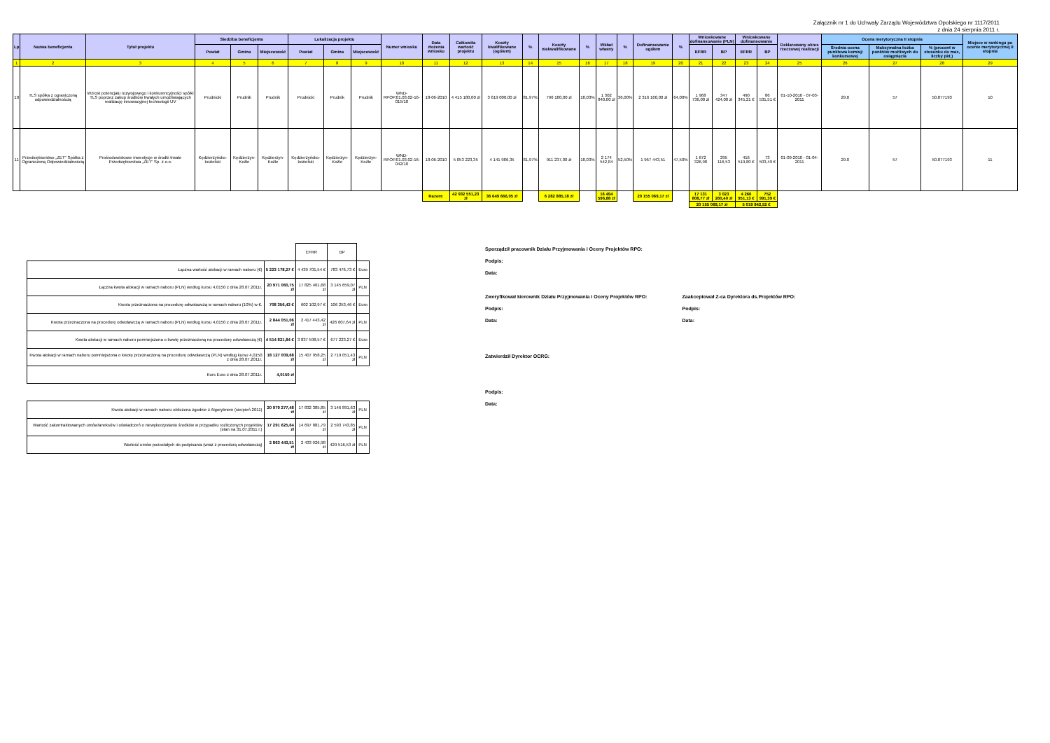Załącznik nr 1 do Uchwały Zarządu Województwa Opolskiego nr 1117/2011
z dnia 24 sierpnia 2011 r.
| Lp | Nazwa beneficjenta | Tytuł projektu | Siedziba beneficjenta | | | Lokalizacja projektu | | | Numer wniosku | Data złożenia wniosku | Całkowita wartość projektu | Koszty kwalifikowane (ogółem) | % | Koszty niekwalifikowane | % | Wkład własny | % | Dofinansowanie ogółem | % | Wnioskowane dofinansowanie (PLN) | | Wnioskowane dofinansowanie | | Deklarowany okres rzeczowej realizacji | Ocena merytoryczna II stopnia | | | Miejsce w rankingu po ocenie merytorycznej II stopnia |
| --- | --- | --- | --- | --- | --- | --- | --- | --- | --- | --- | --- | --- | --- | --- | --- | --- | --- | --- | --- | --- | --- | --- | --- | --- | --- | --- | --- | --- |
| | | | Powiat | Gmina | Miejscowość | Powiat | Gmina | Miejscowość | | | | | | | | | | | | EFRR | BP | EFRR | BP | | Średnia ocena punktowa komisji konkursowej | Maksymalna liczba punktów możliwych do osiągnięcia | % (procent w stosunku do max, liczby pkt,) | |
| 1 | 2 | 3 | 4 | 5 | 6 | 7 | 8 | 9 | 10 | 11 | 12 | 13 | 14 | 15 | 16 | 17 | 18 | 19 | 20 | 21 | 22 | 23 | 24 | 25 | 26 | 27 | 28 | 29 |
| 10 | TLS spółka z ograniczoną odpowiedzialnością | Wzrost potencjału rozwojowego i konkurencyjności spółki TLS poprzez zakup środków trwałych umożliwiających realizację innowacyjnej technologii UV | Prudnicki | Prudnik | Prudnik | Prudnicki | Prudnik | Prudnik | WND-RPOP.01.03.02-16-015/10 | 18-06-2010 | 4 415 180,00 zł | 3 619 000,00 zł | 81,97% | 796 180,00 zł | 18,03% | 1 302 840,00 zł | 36,00% | 2 316 160,00 zł | 64,00% | 1 968 736,00 zł | 347 424,00 zł | 490 345,21 € | 86 531,51 € | 01-10-2010 - 07-03-2011 | 29.0 | 57 | 50.877193 | 10 |
| 11 | Przedsiębiorstwo „ZET" Spółka z Ograniczoną Odpowiedzialnością | Prośrodowiskowe inwestycje w środki trwałe Przedsiębiorstwa „ZET" Sp. z o.o. | Kędzierzyńsko-kozielski | Kędzierzyn-Koźle | Kędzierzyn-Koźle | Kędzierzyńsko-kozielski | Kędzierzyn-Koźle | Kędzierzyn-Koźle | WND-RPOP.01.03.02-16-042/10 | 18-06-2010 | 5 053 223,35 | 4 141 986,35 | 81,97% | 911 237,00 zł | 18,03% | 2 174 542,84 | 52,50% | 1 967 443,51 | 47,50% | 1 672 326,98 | 295 116,53 | 416 519,80 € | 73 503,49 € | 01-09-2010 - 01-04-2011 | 29.0 | 57 | 50.877193 | 11 |
| | | | | | | | | | | Razem: | 42 932 551,23 zł | 36 649 666,05 zł | | 6 282 885,18 zł | | 16 494 596,88 zł | | 20 155 069,17 zł | | 17 131 808,77 zł | 3 023 260,40 zł | 4 266 951,13 € | 752 991,39 € | | | | | |
| | | | | | | | | | | | | | | | | | | | | 20 155 069,17 zł | | 5 019 942,52 € | | | | | | |
| | | EFRR | BP | |
| Łączna wartość alokacji w ramach naboru (€) | 5 223 178,27 € | 4 439 701,54 € | 783 476,73 € | Euro |
| Łączna kwota alokacji w ramach naboru (PLN) według kursu 4,0150 z dnia 28.07.2011r. | 20 971 060,75 zł | 17 825 401,68 zł | 3 145 659,07 zł | PLN |
| Kwota przeznaczona na procedurę odwoławczą w ramach naboru (10%) w €. | 708 356,43 € | 602 102,97 € | 106 253,46 € | Euro |
| Kwota przeznaczona na procedurę odwoławczą w ramach naboru (PLN) według kursu 4,0150 z dnia 28.07.2011r. | 2 844 051,06 zł | 2 417 443,42 zł | 426 607,64 zł | PLN |
| Kwota alokacji w ramach naboru pomniejszona o kwotę przeznaczoną na procedurę odwoławczą (€) | 4 514 821,84 € | 3 837 598,57 € | 677 223,27 € | Euro |
| Kwota alokacji w ramach naboru pomniejszona o kwotę przeznaczoną na procedurę odwoławczą (PLN) według kursu 4,0150 z dnia 28.07.2011r. | 18 127 009,68 zł | 15 407 958,25 zł | 2 719 051,43 zł | PLN |
| Kurs Euro z dnia 28.07.2011r. | 4,0150 zł | | | |
| Kwota alokacji w ramach naboru obliczona zgodnie z Algorytmem (sierpień 2011) | 20 979 277,48 zł | 17 832 385,85 zł | 3 146 891,63 zł | PLN |
| Wartość zakontraktowanych umów/aneksów i oświadczeń o niewykorzystaniu środków w przypadku rozliczonych projektów (stan na 31.07.2011 r.) | 17 291 625,64 zł | 14 697 881,79 zł | 2 593 743,85 zł | PLN |
| Wartość umów pozostałych do podpisania (wraz z procedurą odwoławczą) | 2 863 443,51 zł | 2 433 926,98 zł | 429 516,53 zł | PLN |
Sporządził pracownik Działu Przyjmowania i Oceny Projektów RPO:
Podpis:
Data:
Zweryfikował kierownik Działu Przyjmowania i Oceny Projektów RPO:
Podpis:
Data:
Zaakceptował Z-ca Dyrektora ds.Projektów RPO:
Podpis:
Data:
Zatwierdził Dyrektor OCRG:
Podpis:
Data: